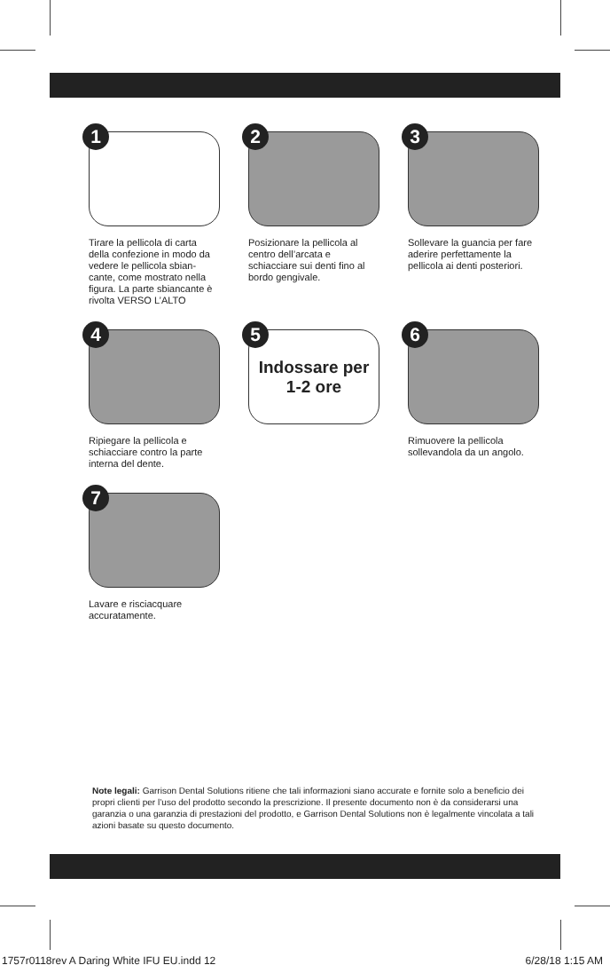1
Tirare la pellicola di carta della confezione in modo da vedere le pellicola sbian-cante, come mostrato nella figura. La parte sbiancante è rivolta VERSO L’ALTO
2
Posizionare la pellicola al centro dell’arcata e schiacciare sui denti fino al bordo gengivale.
3
Sollevare la guancia per fare aderire perfettamente la pellicola ai denti posteriori.
4
Ripiegare la pellicola e schiacciare contro la parte interna del dente.
5 Indossare per
1-2 ore
6
Rimuovere la pellicola sollevandola da un angolo.
7
Lavare e risciacquare accuratamente.
Note legali: Garrison Dental Solutions ritiene che tali informazioni siano accurate e fornite solo a beneficio dei propri clienti per l’uso del prodotto secondo la prescrizione. Il presente documento non è da considerarsi una garanzia o una garanzia di prestazioni del prodotto, e Garrison Dental Solutions non è legalmente vincolata a tali azioni basate su questo documento.
1757r0118rev A Daring White IFU EU.indd 12 6/28/18 1:15 AM